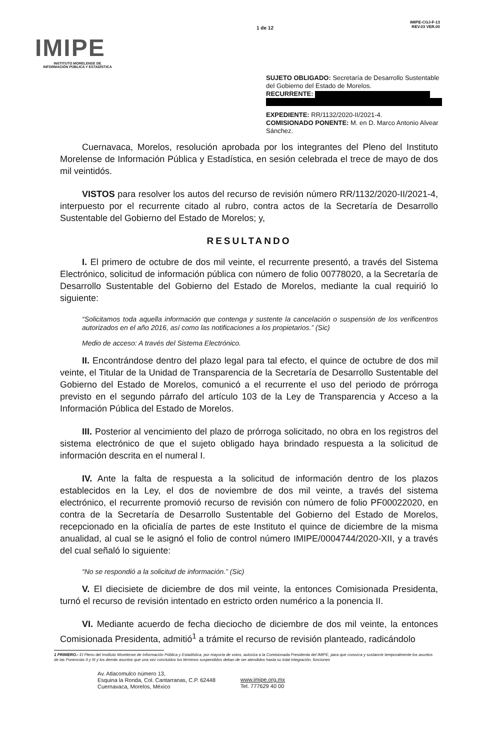IMIPE
INSTITUTO MORELENSE DE
INFORMACIÓN PÚBLICA Y ESTADÍSTICA
1 de 12
IMIPE-CGJ-F-13
REV.03 VER.00
SUJETO OBLIGADO: Secretaría de Desarrollo Sustentable del Gobierno del Estado de Morelos.
RECURRENTE:
EXPEDIENTE: RR/1132/2020-II/2021-4.
COMISIONADO PONENTE: M. en D. Marco Antonio Alvear Sánchez.
Cuernavaca, Morelos, resolución aprobada por los integrantes del Pleno del Instituto Morelense de Información Pública y Estadística, en sesión celebrada el trece de mayo de dos mil veintidós.
VISTOS para resolver los autos del recurso de revisión número RR/1132/2020-II/2021-4, interpuesto por el recurrente citado al rubro, contra actos de la Secretaría de Desarrollo Sustentable del Gobierno del Estado de Morelos; y,
RESULTANDO
I. El primero de octubre de dos mil veinte, el recurrente presentó, a través del Sistema Electrónico, solicitud de información pública con número de folio 00778020, a la Secretaría de Desarrollo Sustentable del Gobierno del Estado de Morelos, mediante la cual requirió lo siguiente:
“Solicitamos toda aquella información que contenga y sustente la cancelación o suspensión de los verificentros autorizados en el año 2016, así como las notificaciones a los propietarios.” (Sic)
Medio de acceso: A través del Sistema Electrónico.
II. Encontrándose dentro del plazo legal para tal efecto, el quince de octubre de dos mil veinte, el Titular de la Unidad de Transparencia de la Secretaría de Desarrollo Sustentable del Gobierno del Estado de Morelos, comunicó a el recurrente el uso del periodo de prórroga previsto en el segundo párrafo del artículo 103 de la Ley de Transparencia y Acceso a la Información Pública del Estado de Morelos.
III. Posterior al vencimiento del plazo de prórroga solicitado, no obra en los registros del sistema electrónico de que el sujeto obligado haya brindado respuesta a la solicitud de información descrita en el numeral I.
IV. Ante la falta de respuesta a la solicitud de información dentro de los plazos establecidos en la Ley, el dos de noviembre de dos mil veinte, a través del sistema electrónico, el recurrente promovió recurso de revisión con número de folio PF00022020, en contra de la Secretaría de Desarrollo Sustentable del Gobierno del Estado de Morelos, recepcionado en la oficialía de partes de este Instituto el quince de diciembre de la misma anualidad, al cual se le asignó el folio de control número IMIPE/0004744/2020-XII, y a través del cual señaló lo siguiente:
“No se respondió a la solicitud de información.” (Sic)
V. El diecisiete de diciembre de dos mil veinte, la entonces Comisionada Presidenta, turnó el recurso de revisión intentado en estricto orden numérico a la ponencia II.
VI. Mediante acuerdo de fecha dieciocho de diciembre de dos mil veinte, la entonces Comisionada Presidenta, admitió<sup>1</sup> a trámite el recurso de revisión planteado, radicándolo
1 PRIMERO.- El Pleno del Instituto Morelense de Información Pública y Estadística, por mayoría de votos, autoriza a la Comisionada Presidenta del IMIPE, para que conozca y sustancie temporalmente los asuntos de las Ponencias II y III y los demás asuntos que una vez concluidos los términos suspendidos deban de ser atendidos hasta su total integración, funciones
Av. Atlacomulco número 13,
Esquina la Ronda, Col. Cantarranas, C.P. 62448
Cuernavaca, Morelos, México
www.imipe.org.mx
Tel. 777629 40 00